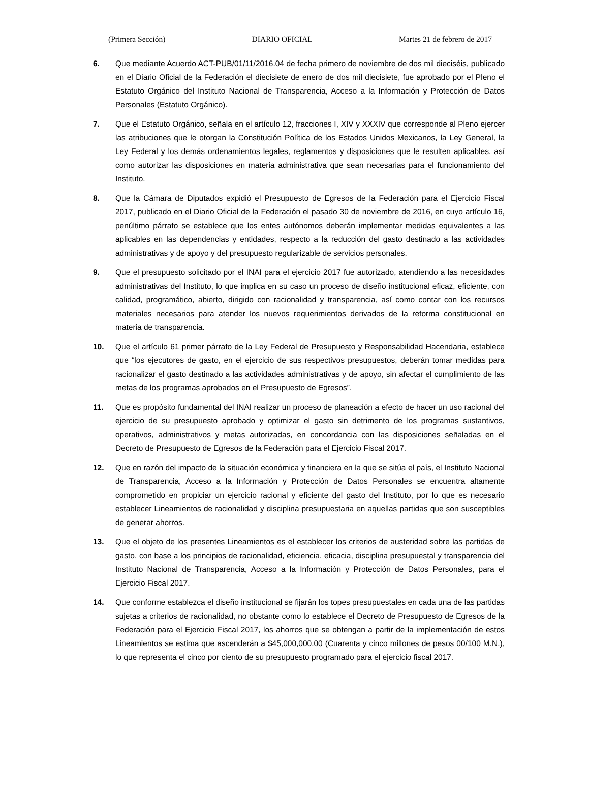(Primera Sección) DIARIO OFICIAL Martes 21 de febrero de 2017
6. Que mediante Acuerdo ACT-PUB/01/11/2016.04 de fecha primero de noviembre de dos mil dieciséis, publicado en el Diario Oficial de la Federación el diecisiete de enero de dos mil diecisiete, fue aprobado por el Pleno el Estatuto Orgánico del Instituto Nacional de Transparencia, Acceso a la Información y Protección de Datos Personales (Estatuto Orgánico).
7. Que el Estatuto Orgánico, señala en el artículo 12, fracciones I, XIV y XXXIV que corresponde al Pleno ejercer las atribuciones que le otorgan la Constitución Política de los Estados Unidos Mexicanos, la Ley General, la Ley Federal y los demás ordenamientos legales, reglamentos y disposiciones que le resulten aplicables, así como autorizar las disposiciones en materia administrativa que sean necesarias para el funcionamiento del Instituto.
8. Que la Cámara de Diputados expidió el Presupuesto de Egresos de la Federación para el Ejercicio Fiscal 2017, publicado en el Diario Oficial de la Federación el pasado 30 de noviembre de 2016, en cuyo artículo 16, penúltimo párrafo se establece que los entes autónomos deberán implementar medidas equivalentes a las aplicables en las dependencias y entidades, respecto a la reducción del gasto destinado a las actividades administrativas y de apoyo y del presupuesto regularizable de servicios personales.
9. Que el presupuesto solicitado por el INAI para el ejercicio 2017 fue autorizado, atendiendo a las necesidades administrativas del Instituto, lo que implica en su caso un proceso de diseño institucional eficaz, eficiente, con calidad, programático, abierto, dirigido con racionalidad y transparencia, así como contar con los recursos materiales necesarios para atender los nuevos requerimientos derivados de la reforma constitucional en materia de transparencia.
10. Que el artículo 61 primer párrafo de la Ley Federal de Presupuesto y Responsabilidad Hacendaria, establece que “los ejecutores de gasto, en el ejercicio de sus respectivos presupuestos, deberán tomar medidas para racionalizar el gasto destinado a las actividades administrativas y de apoyo, sin afectar el cumplimiento de las metas de los programas aprobados en el Presupuesto de Egresos”.
11. Que es propósito fundamental del INAI realizar un proceso de planeación a efecto de hacer un uso racional del ejercicio de su presupuesto aprobado y optimizar el gasto sin detrimento de los programas sustantivos, operativos, administrativos y metas autorizadas, en concordancia con las disposiciones señaladas en el Decreto de Presupuesto de Egresos de la Federación para el Ejercicio Fiscal 2017.
12. Que en razón del impacto de la situación económica y financiera en la que se sitúa el país, el Instituto Nacional de Transparencia, Acceso a la Información y Protección de Datos Personales se encuentra altamente comprometido en propiciar un ejercicio racional y eficiente del gasto del Instituto, por lo que es necesario establecer Lineamientos de racionalidad y disciplina presupuestaria en aquellas partidas que son susceptibles de generar ahorros.
13. Que el objeto de los presentes Lineamientos es el establecer los criterios de austeridad sobre las partidas de gasto, con base a los principios de racionalidad, eficiencia, eficacia, disciplina presupuestal y transparencia del Instituto Nacional de Transparencia, Acceso a la Información y Protección de Datos Personales, para el Ejercicio Fiscal 2017.
14. Que conforme establezca el diseño institucional se fijarán los topes presupuestales en cada una de las partidas sujetas a criterios de racionalidad, no obstante como lo establece el Decreto de Presupuesto de Egresos de la Federación para el Ejercicio Fiscal 2017, los ahorros que se obtengan a partir de la implementación de estos Lineamientos se estima que ascenderán a $45,000,000.00 (Cuarenta y cinco millones de pesos 00/100 M.N.), lo que representa el cinco por ciento de su presupuesto programado para el ejercicio fiscal 2017.